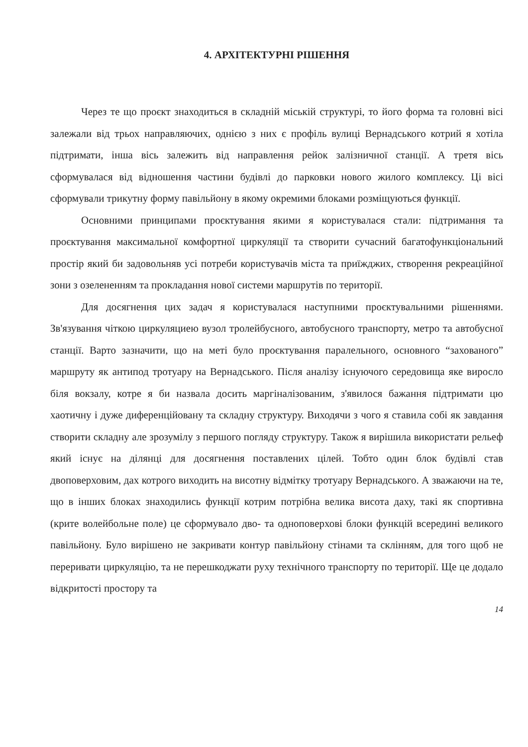4. АРХІТЕКТУРНІ РІШЕННЯ
Через те що проєкт знаходиться в складній міській структурі, то його форма та головні вісі залежали від трьох направляючих, однією з них є профіль вулиці Вернадського котрий я хотіла підтримати, інша вісь залежить від направлення рейок залізничної станції. А третя вісь сформувалася від відношення частини будівлі до парковки нового жилого комплексу. Ці вісі сформували трикутну форму павільйону в якому окремими блоками розміщуються функції.
Основними принципами проєктування якими я користувалася стали: підтримання та проєктування максимальної комфортної циркуляції та створити сучасний багатофункціональний простір який би задовольняв усі потреби користувачів міста та приїжджих, створення рекреаційної зони з озелененням та прокладання нової системи маршрутів по території.
Для досягнення цих задач я користувалася наступними проєктувальними рішеннями. Зв'язування чіткою циркуляциею вузол тролейбусного, автобусного транспорту, метро та автобусної станції. Варто зазначити, що на меті було проєктування паралельного, основного “захованого” маршруту як антипод тротуару на Вернадського. Після аналізу існуючого середовища яке виросло біля вокзалу, котре я би назвала досить маргіналізованим, з'явилося бажання підтримати цю хаотичну і дуже диференційовану та складну структуру. Виходячи з чого я ставила собі як завдання створити складну але зрозумілу з першого погляду структуру. Також я вирішила використати рельеф який існує на ділянці для досягнення поставлених цілей. Тобто один блок будівлі став двоповерховим, дах котрого виходить на висотну відмітку тротуару Вернадського. А зважаючи на те, що в інших блоках знаходились функції котрим потрібна велика висота даху, такі як спортивна (крите волейбольне поле) це сформувало дво- та одноповерхові блоки функцій всередині великого павільйону. Було вирішено не закривати контур павільйону стінами та склінням, для того щоб не переривати циркуляцію, та не перешкоджати руху технічного транспорту по території. Ще це додало відкритості простору та
14